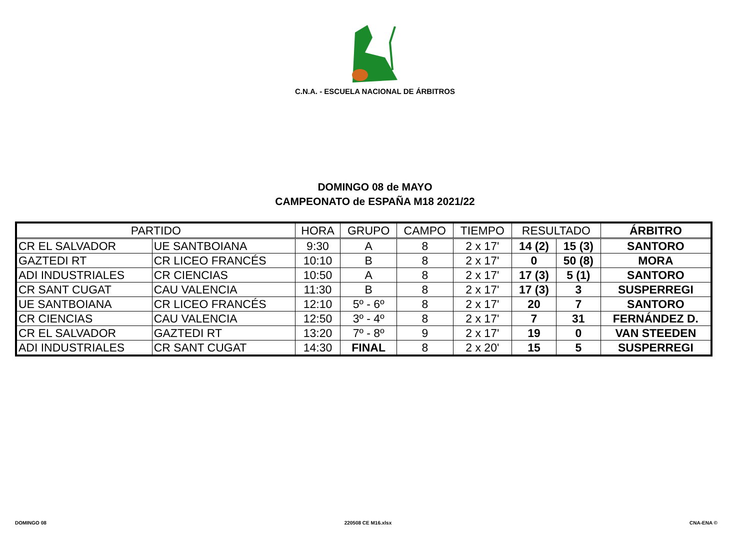C.N.A. - ESCUELA NACIONAL DE ÁRBITROS
DOMINGO 08 de MAYO
CAMPEONATO de ESPAÑA M18 2021/22
| PARTIDO | | HORA | GRUPO | CAMPO | TIEMPO | RESULTADO | | ÁRBITRO |
| --- | --- | --- | --- | --- | --- | --- | --- | --- |
| CR EL SALVADOR | UE SANTBOIANA | 9:30 | A | 8 | 2 x 17' | 14 (2) | 15 (3) | SANTORO |
| GAZTEDI RT | CR LICEO FRANCÉS | 10:10 | B | 8 | 2 x 17' | 0 | 50 (8) | MORA |
| ADI INDUSTRIALES | CR CIENCIAS | 10:50 | A | 8 | 2 x 17' | 17 (3) | 5 (1) | SANTORO |
| CR SANT CUGAT | CAU VALENCIA | 11:30 | B | 8 | 2 x 17' | 17 (3) | 3 | SUSPERREGI |
| UE SANTBOIANA | CR LICEO FRANCÉS | 12:10 | 5º - 6º | 8 | 2 x 17' | 20 | 7 | SANTORO |
| CR CIENCIAS | CAU VALENCIA | 12:50 | 3º - 4º | 8 | 2 x 17' | 7 | 31 | FERNÁNDEZ D. |
| CR EL SALVADOR | GAZTEDI RT | 13:20 | 7º - 8º | 9 | 2 x 17' | 19 | 0 | VAN STEEDEN |
| ADI INDUSTRIALES | CR SANT CUGAT | 14:30 | FINAL | 8 | 2 x 20' | 15 | 5 | SUSPERREGI |
DOMINGO 08 220508 CE M16.xlsx CNA-ENA ©